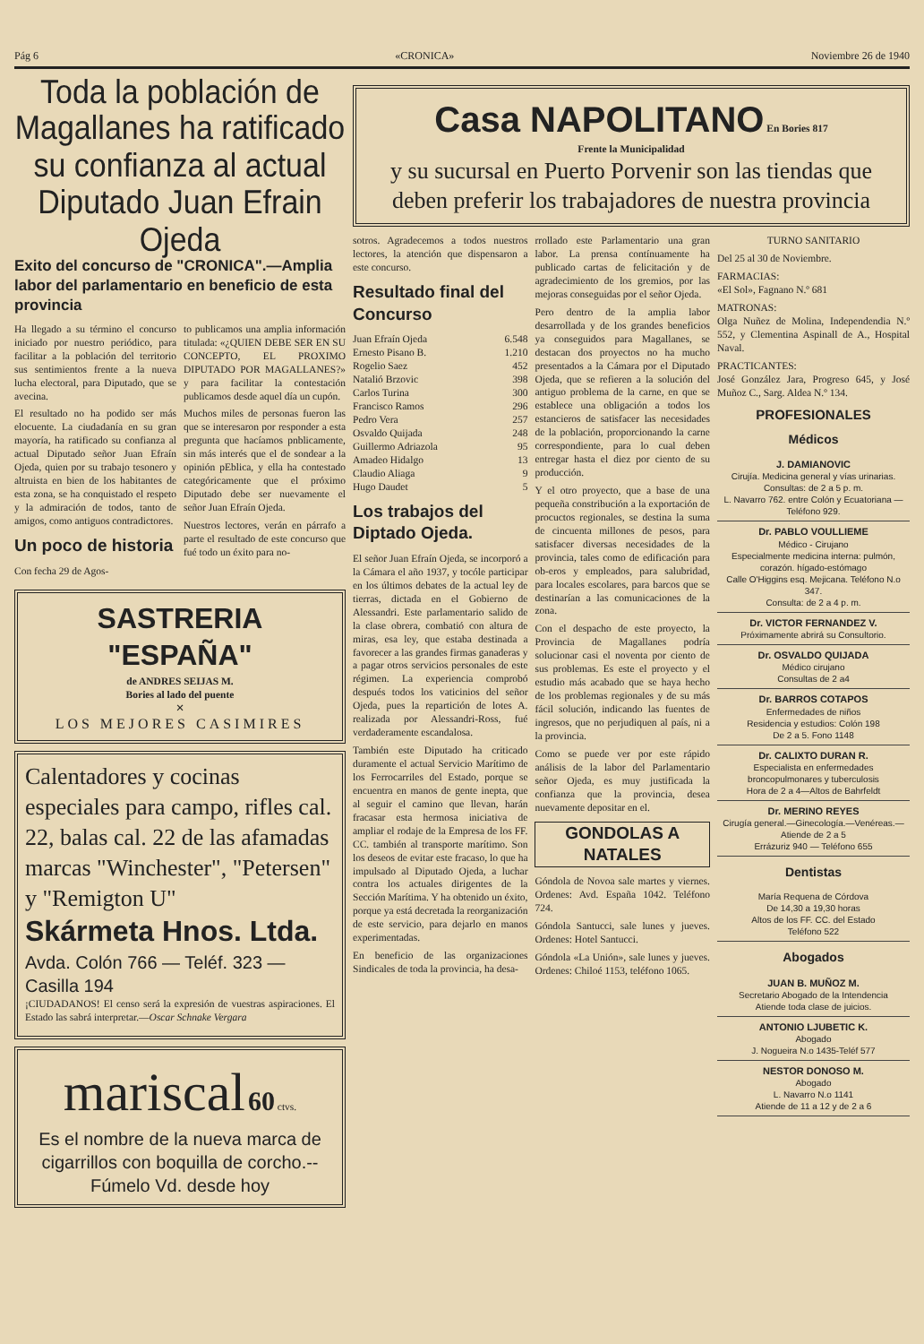Pág 6 «CRONICA» Noviembre 26 de 1940
Toda la población de Magallanes ha ratificado su confianza al actual Diputado Juan Efrain Ojeda
Exito del concurso de "CRONICA".—Amplia labor del parlamentario en beneficio de esta provincia
Ha llegado a su término el concurso iniciado por nuestro periódico, para facilitar a la población del territorio sus sentimientos frente a la nueva lucha electoral, para Diputado, que se avecina.
El resultado no ha podido ser más elocuente. La ciudadanía en su gran mayoría, ha ratificado su confianza al actual Diputado señor Juan Efraín Ojeda, quien por su trabajo tesonero y altruista en bien de los habitantes de esta zona, se ha conquistado el respeto y la admiración de todos, tanto de amigos, como antiguos contradictores.
Un poco de historia
Con fecha 29 de Agos-
to publicamos una amplia información titulada: «¿QUIEN DEBE SER EN SU CONCEPTO, EL PROXIMO DIPUTADO POR MAGALLANES?» y para facilitar la contestación publicamos desde aquel día un cupón.
Muchos miles de personas fueron las que se interesaron por responder a esta pregunta que hacíamos pnblicamente, sin más interés que el de sondear a la opinión pEblica, y ella ha contestado categóricamente que el próximo Diputado debe ser nuevamente el señor Juan Efraín Ojeda.
Nuestros lectores, verán en párrafo a parte el resultado de este concurso que fué todo un éxito para no-
SASTRERIA "ESPAÑA"
de ANDRES SEIJAS M.
Bories al lado del puente
✕
LOS MEJORES CASIMIRES
Calentadores y cocinas especiales para campo, rifles cal. 22, balas cal. 22 de las afamadas marcas "Winchester", "Petersen" y "Remigton U"
Skármeta Hnos. Ltda.
Avda. Colón 766 — Teléf. 323 — Casilla 194
¡CIUDADANOS! El censo será la expresión de vuestras aspiraciones. El Estado las sabrá interpretar.—Oscar Schnake Vergara
mariscal 60 ctvs.
Es el nombre de la nueva marca de cigarrillos con boquilla de corcho.--Fúmelo Vd. desde hoy
Casa NAPOLITANO En Bories 817
Frente la Municipalidad
y su sucursal en Puerto Porvenir son las tiendas que deben preferir los trabajadores de nuestra provincia
sotros. Agradecemos a todos nuestros lectores, la atención que dispensaron a este concurso.
Resultado final del Concurso
| Juan Efraín Ojeda | 6.548 |
| Ernesto Pisano B. | 1.210 |
| Rogelio Saez | 452 |
| Natalió Brzovic | 398 |
| Carlos Turina | 300 |
| Francisco Ramos | 296 |
| Pedro Vera | 257 |
| Osvaldo Quijada | 248 |
| Guillermo Adriazola | 95 |
| Amadeo Hidalgo | 13 |
| Claudio Aliaga | 9 |
| Hugo Daudet | 5 |
Los trabajos del Diptado Ojeda.
El señor Juan Efraín Ojeda, se incorporó a la Cámara el año 1937, y tocóle participar en los últimos debates de la actual ley de tierras, dictada en el Gobierno de Alessandri. Este parlamentario salido de la clase obrera, combatió con altura de miras, esa ley, que estaba destinada a favorecer a las grandes firmas ganaderas y a pagar otros servicios personales de este régimen. La experiencia comprobó después todos los vaticinios del señor Ojeda, pues la repartición de lotes A. realizada por Alessandri-Ross, fué verdaderamente escandalosa.
También este Diputado ha criticado duramente el actual Servicio Marítimo de los Ferrocarriles del Estado, porque se encuentra en manos de gente inepta, que al seguir el camino que llevan, harán fracasar esta hermosa iniciativa de ampliar el rodaje de la Empresa de los FF. CC. también al transporte marítimo. Son los deseos de evitar este fracaso, lo que ha impulsado al Diputado Ojeda, a luchar contra los actuales dirigentes de la Sección Marítima. Y ha obtenido un éxito, porque ya está decretada la reorganización de este servicio, para dejarlo en manos experimentadas.
En beneficio de las organizaciones Sindicales de toda la provincia, ha desa-
rrollado este Parlamentario una gran labor. La prensa contínuamente ha publicado cartas de felicitación y de agradecimiento de los gremios, por las mejoras conseguidas por el señor Ojeda.
Pero dentro de la amplia labor desarrollada y de los grandes beneficios ya conseguidos para Magallanes, se destacan dos proyectos no ha mucho presentados a la Cámara por el Diputado Ojeda, que se refieren a la solución del antiguo problema de la carne, en que se establece una obligación a todos los estancieros de satisfacer las necesidades de la población, proporcionando la carne correspondiente, para lo cual deben entregar hasta el diez por ciento de su producción.
Y el otro proyecto, que a base de una pequeña constribución a la exportación de procuctos regionales, se destina la suma de cincuenta millones de pesos, para satisfacer diversas necesidades de la provincia, tales como de edificación para ob-eros y empleados, para salubridad, para locales escolares, para barcos que se destinarían a las comunicaciones de la zona.
Con el despacho de este proyecto, la Provincia de Magallanes podría solucionar casi el noventa por ciento de sus problemas. Es este el proyecto y el estudio más acabado que se haya hecho de los problemas regionales y de su más fácil solución, indicando las fuentes de ingresos, que no perjudiquen al país, ni a la provincia.
Como se puede ver por este rápido análisis de la labor del Parlamentario señor Ojeda, es muy justificada la confianza que la provincia, desea nuevamente depositar en el.
GONDOLAS A NATALES
Góndola de Novoa sale martes y viernes. Ordenes: Avd. España 1042. Teléfono 724.
Góndola Santucci, sale lunes y jueves. Ordenes: Hotel Santucci.
Góndola «La Unión», sale lunes y jueves. Ordenes: Chiloé 1153, teléfono 1065.
TURNO SANITARIO
Del 25 al 30 de Noviembre.
FARMACIAS:
«El Sol», Fagnano N.º 681
MATRONAS:
Olga Nuñez de Molina, Independendia N.º 552, y Clementina Aspinall de A., Hospital Naval.
PRACTICANTES:
José González Jara, Progreso 645, y José Muñoz C., Sarg. Aldea N.º 134.
PROFESIONALES
Médicos
J. DAMIANOVIC
Cirujía. Medicina general y vías urinarias.
Consultas: de 2 a 5 p. m.
L. Navarro 762. entre Colón y Ecuatoriana — Teléfono 929.
Dr. PABLO VOULLIEME
Médico - Cirujano
Especialmente medicina interna: pulmón, corazón. hígado-estómago
Calle O'Higgins esq. Mejicana. Teléfono N.o 347.
Consulta: de 2 a 4 p. m.
Dr. VICTOR FERNANDEZ V.
Próximamente abrirá su Consultorio.
Dr. OSVALDO QUIJADA
Médico cirujano
Consultas de 2 a4
Dr. BARROS COTAPOS
Enfermedades de niños
Residencia y estudios: Colón 198
De 2 a 5. Fono 1148
Dr. CALIXTO DURAN R.
Especialista en enfermedades broncopulmonares y tuberculosis
Hora de 2 a 4—Altos de Bahrfeldt
Dr. MERINO REYES
Cirugía general.—Ginecología.—Venéreas.—Atiende de 2 a 5
Errázuriz 940 — Teléfono 655
Dentistas
María Requena de Córdova
De 14,30 a 19,30 horas
Altos de los FF. CC. del Estado
Teléfono 522
Abogados
JUAN B. MUÑOZ M.
Secretario Abogado de la Intendencia
Atiende toda clase de juicios.
ANTONIO LJUBETIC K.
Abogado
J. Nogueira N.o 1435-Teléf 577
NESTOR DONOSO M.
Abogado
L. Navarro N.o 1141
Atiende de 11 a 12 y de 2 a 6